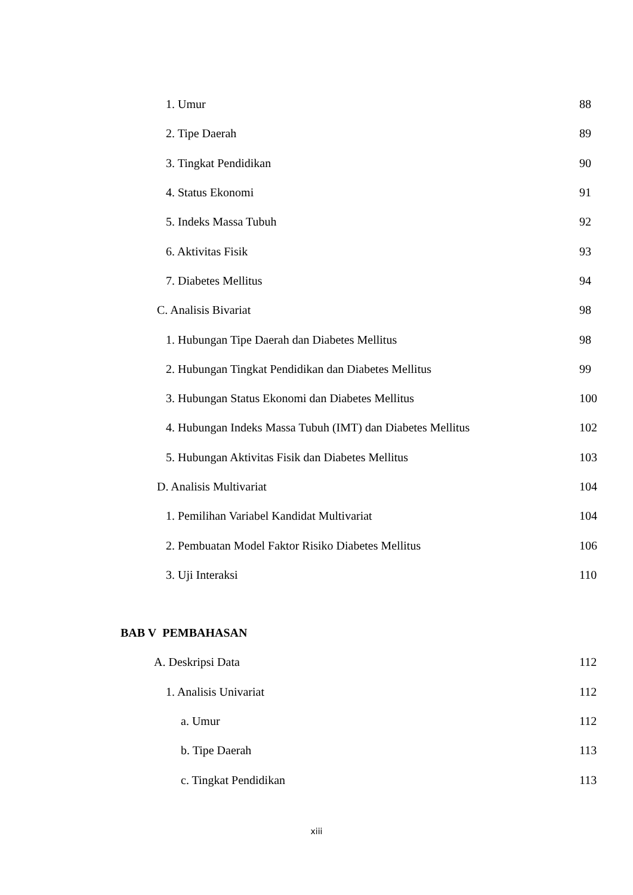1. Umur 88
2. Tipe Daerah 89
3. Tingkat Pendidikan 90
4. Status Ekonomi 91
5. Indeks Massa Tubuh 92
6. Aktivitas Fisik 93
7. Diabetes Mellitus 94
C. Analisis Bivariat 98
1. Hubungan Tipe Daerah dan Diabetes Mellitus 98
2. Hubungan Tingkat Pendidikan dan Diabetes Mellitus 99
3. Hubungan Status Ekonomi dan Diabetes Mellitus 100
4. Hubungan Indeks Massa Tubuh (IMT) dan Diabetes Mellitus 102
5. Hubungan Aktivitas Fisik dan Diabetes Mellitus 103
D. Analisis Multivariat 104
1. Pemilihan Variabel Kandidat Multivariat 104
2. Pembuatan Model Faktor Risiko Diabetes Mellitus 106
3. Uji Interaksi 110
BAB V PEMBAHASAN
A. Deskripsi Data 112
1. Analisis Univariat 112
a. Umur 112
b. Tipe Daerah 113
c. Tingkat Pendidikan 113
xiii